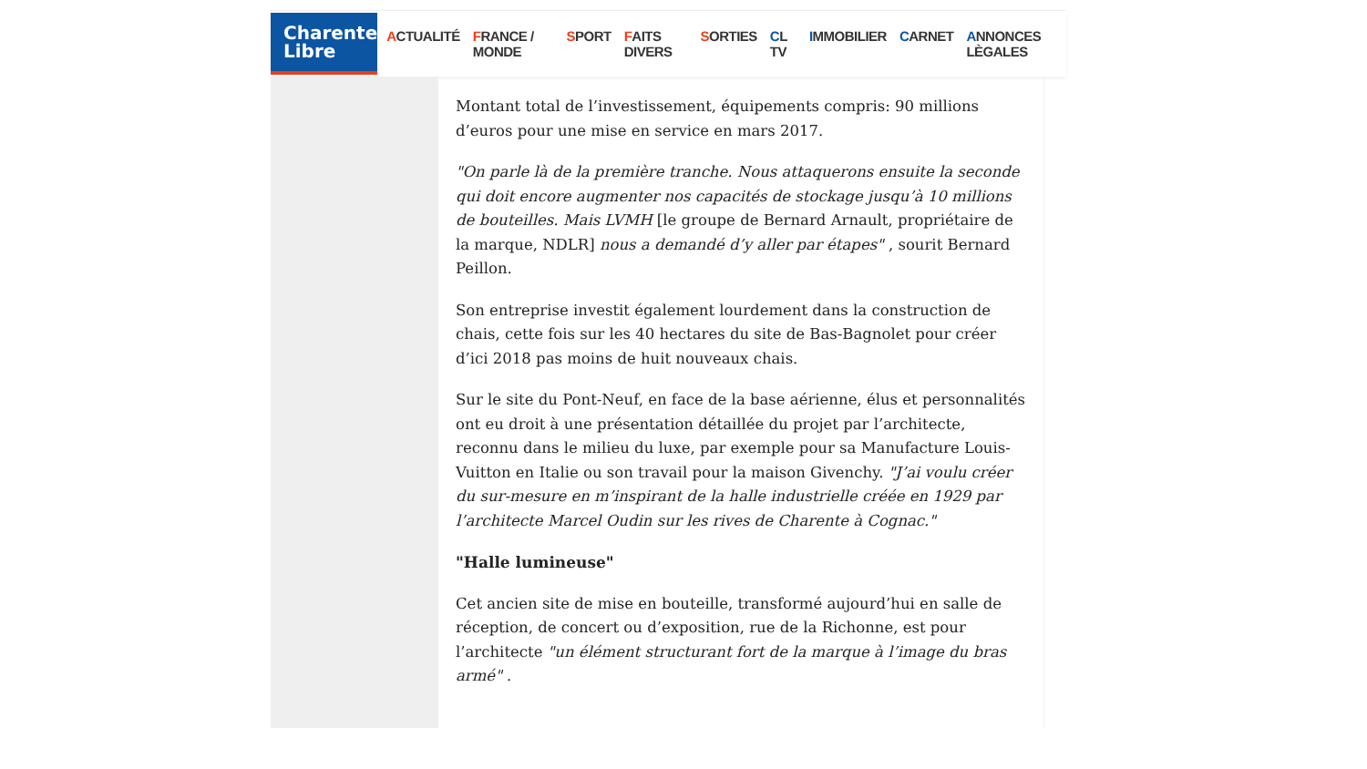Charente
Libre
ACTUALITÉ FRANCE / MONDE SPORT FAITS DIVERS SORTIES CL TV IMMOBILIER CARNET ANNONCES LÈGALES
Montant total de l’investissement, équipements compris: 90 millions d’euros pour une mise en service en mars 2017.
"On parle là de la première tranche. Nous attaquerons ensuite la seconde qui doit encore augmenter nos capacités de stockage jusqu’à 10 millions de bouteilles. Mais LVMH [le groupe de Bernard Arnault, propriétaire de la marque, NDLR] nous a demandé d’y aller par étapes" , sourit Bernard Peillon.
Son entreprise investit également lourdement dans la construction de chais, cette fois sur les 40 hectares du site de Bas-Bagnolet pour créer d’ici 2018 pas moins de huit nouveaux chais.
Sur le site du Pont-Neuf, en face de la base aérienne, élus et personnalités ont eu droit à une présentation détaillée du projet par l’architecte, reconnu dans le milieu du luxe, par exemple pour sa Manufacture Louis-Vuitton en Italie ou son travail pour la maison Givenchy. "J’ai voulu créer du sur-mesure en m’inspirant de la halle industrielle créée en 1929 par l’architecte Marcel Oudin sur les rives de Charente à Cognac."
"Halle lumineuse"
Cet ancien site de mise en bouteille, transformé aujourd’hui en salle de réception, de concert ou d’exposition, rue de la Richonne, est pour l’architecte "un élément structurant fort de la marque à l’image du bras armé" .